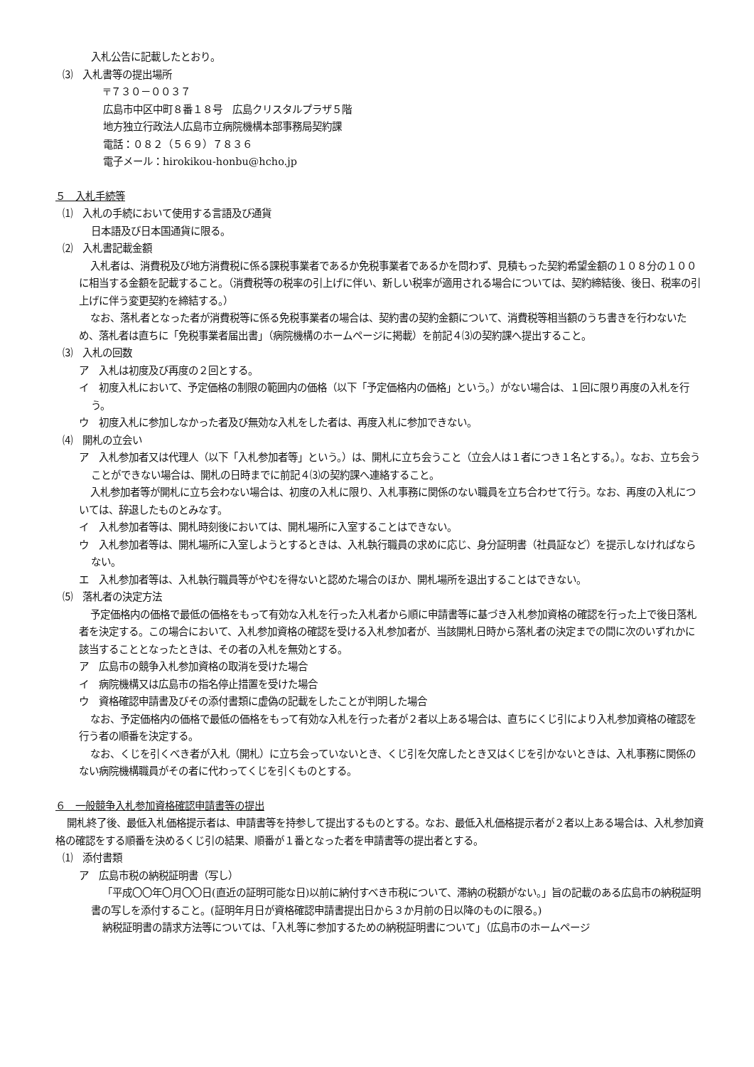入札公告に記載したとおり。
⑶　入札書等の提出場所
〒７３０－００３７
広島市中区中町８番１８号　広島クリスタルプラザ５階
地方独立行政法人広島市立病院機構本部事務局契約課
電話：０８２（５６９）７８３６
電子メール：hirokikou-honbu@hcho.jp
５　入札手続等
⑴　入札の手続において使用する言語及び通貨
日本語及び日本国通貨に限る。
⑵　入札書記載金額
入札者は、消費税及び地方消費税に係る課税事業者であるか免税事業者であるかを問わず、見積もった契約希望金額の１０８分の１００に相当する金額を記載すること。（消費税等の税率の引上げに伴い、新しい税率が適用される場合については、契約締結後、後日、税率の引上げに伴う変更契約を締結する。）
なお、落札者となった者が消費税等に係る免税事業者の場合は、契約書の契約金額について、消費税等相当額のうち書きを行わないため、落札者は直ちに「免税事業者届出書」（病院機構のホームページに掲載）を前記４⑶の契約課へ提出すること。
⑶　入札の回数
ア　入札は初度及び再度の２回とする。
イ　初度入札において、予定価格の制限の範囲内の価格（以下「予定価格内の価格」という。）がない場合は、１回に限り再度の入札を行う。
ウ　初度入札に参加しなかった者及び無効な入札をした者は、再度入札に参加できない。
⑷　開札の立会い
ア　入札参加者又は代理人（以下「入札参加者等」という。）は、開札に立ち会うこと（立会人は１者につき１名とする。）。なお、立ち会うことができない場合は、開札の日時までに前記４⑶の契約課へ連絡すること。
入札参加者等が開札に立ち会わない場合は、初度の入札に限り、入札事務に関係のない職員を立ち合わせて行う。なお、再度の入札については、辞退したものとみなす。
イ　入札参加者等は、開札時刻後においては、開札場所に入室することはできない。
ウ　入札参加者等は、開札場所に入室しようとするときは、入札執行職員の求めに応じ、身分証明書（社員証など）を提示しなければならない。
エ　入札参加者等は、入札執行職員等がやむを得ないと認めた場合のほか、開札場所を退出することはできない。
⑸　落札者の決定方法
予定価格内の価格で最低の価格をもって有効な入札を行った入札者から順に申請書等に基づき入札参加資格の確認を行った上で後日落札者を決定する。この場合において、入札参加資格の確認を受ける入札参加者が、当該開札日時から落札者の決定までの間に次のいずれかに該当することとなったときは、その者の入札を無効とする。
ア　広島市の競争入札参加資格の取消を受けた場合
イ　病院機構又は広島市の指名停止措置を受けた場合
ウ　資格確認申請書及びその添付書類に虚偽の記載をしたことが判明した場合
なお、予定価格内の価格で最低の価格をもって有効な入札を行った者が２者以上ある場合は、直ちにくじ引により入札参加資格の確認を行う者の順番を決定する。
なお、くじを引くべき者が入札（開札）に立ち会っていないとき、くじ引を欠席したとき又はくじを引かないときは、入札事務に関係のない病院機構職員がその者に代わってくじを引くものとする。
６　一般競争入札参加資格確認申請書等の提出
開札終了後、最低入札価格提示者は、申請書等を持参して提出するものとする。なお、最低入札価格提示者が２者以上ある場合は、入札参加資格の確認をする順番を決めるくじ引の結果、順番が１番となった者を申請書等の提出者とする。
⑴　添付書類
ア　広島市税の納税証明書（写し）
「平成〇〇年〇月〇〇日(直近の証明可能な日)以前に納付すべき市税について、滞納の税額がない。」旨の記載のある広島市の納税証明書の写しを添付すること。(証明年月日が資格確認申請書提出日から３か月前の日以降のものに限る。)
納税証明書の請求方法等については、「入札等に参加するための納税証明書について」（広島市のホームページ